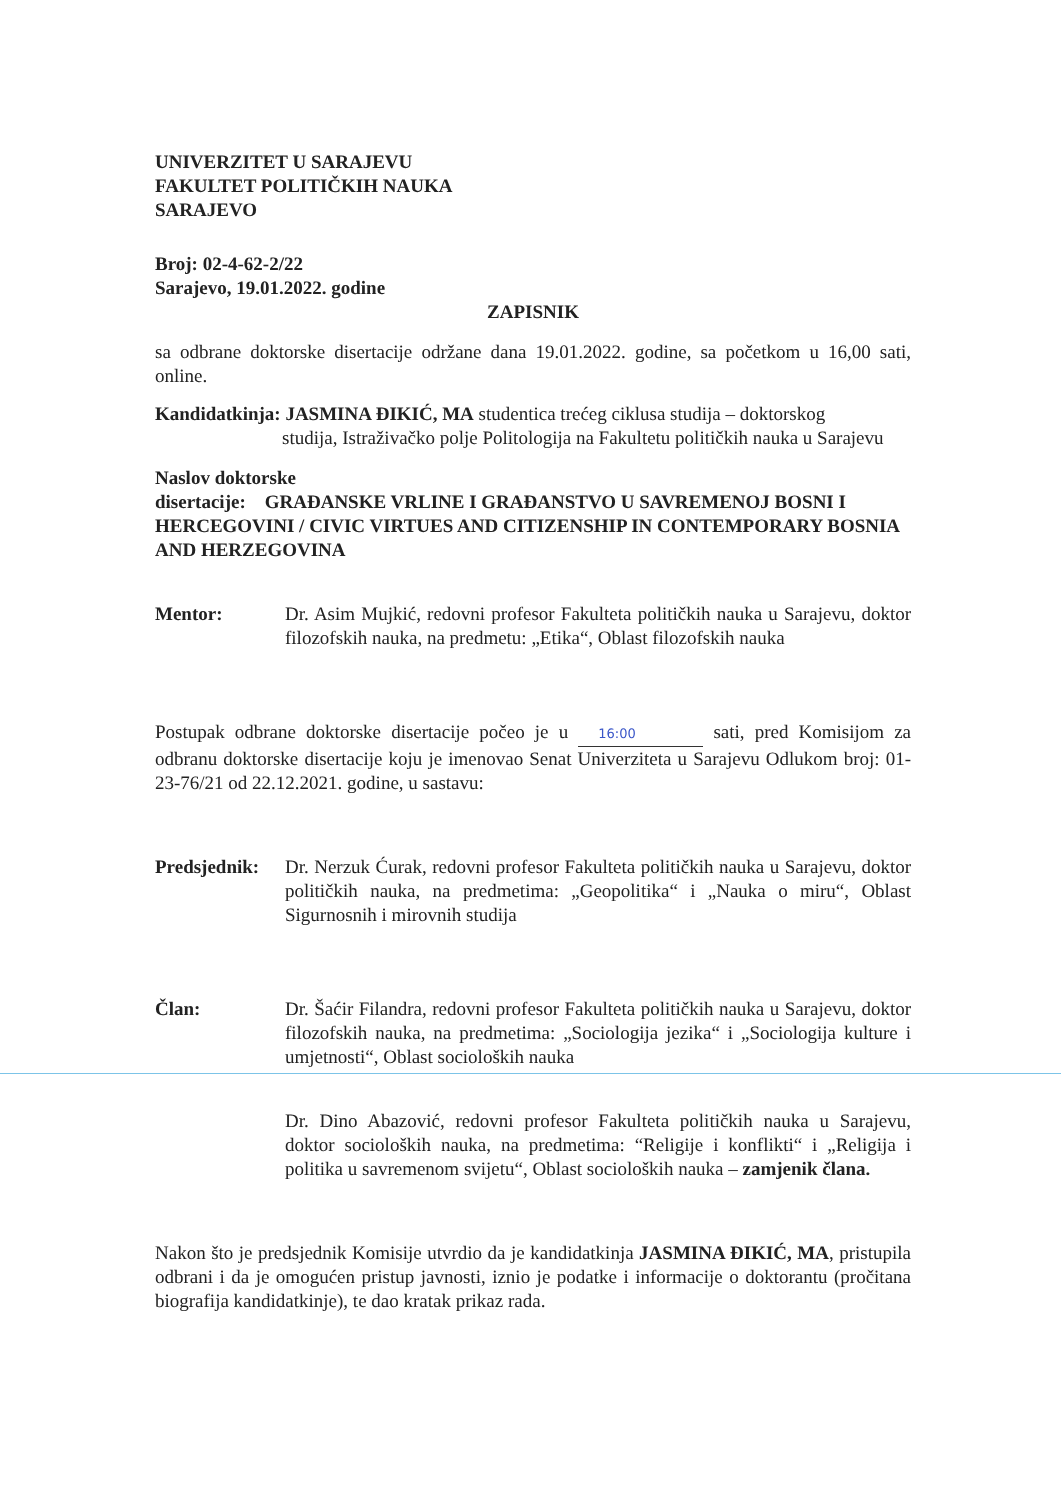UNIVERZITET U SARAJEVU
FAKULTET POLITIČKIH NAUKA
SARAJEVO
Broj: 02-4-62-2/22
Sarajevo, 19.01.2022. godine
ZAPISNIK
sa odbrane doktorske disertacije održane dana 19.01.2022. godine, sa početkom u 16,00 sati, online.
Kandidatkinja: JASMINA ĐIKIĆ, MA studentica trećeg ciklusa studija – doktorskog
studija, Istraživačko polje Politologija na Fakultetu političkih nauka u Sarajevu
Naslov doktorske
disertacije: GRAĐANSKE VRLINE I GRAĐANSTVO U SAVREMENOJ BOSNI I HERCEGOVINI / CIVIC VIRTUES AND CITIZENSHIP IN CONTEMPORARY BOSNIA AND HERZEGOVINA
Mentor: Dr. Asim Mujkić, redovni profesor Fakulteta političkih nauka u Sarajevu, doktor filozofskih nauka, na predmetu: „Etika“, Oblast filozofskih nauka
Postupak odbrane doktorske disertacije počeo je u 16:00 sati, pred Komisijom za odbranu doktorske disertacije koju je imenovao Senat Univerziteta u Sarajevu Odlukom broj: 01-23-76/21 od 22.12.2021. godine, u sastavu:
Predsjednik:
Dr. Nerzuk Ćurak, redovni profesor Fakulteta političkih nauka u Sarajevu, doktor političkih nauka, na predmetima: „Geopolitika“ i „Nauka o miru“, Oblast Sigurnosnih i mirovnih studija
Član: Dr. Šaćir Filandra, redovni profesor Fakulteta političkih nauka u Sarajevu, doktor filozofskih nauka, na predmetima: „Sociologija jezika“ i „Sociologija kulture i umjetnosti“, Oblast socioloških nauka
Dr. Dino Abazović, redovni profesor Fakulteta političkih nauka u Sarajevu, doktor socioloških nauka, na predmetima: “Religije i konflikti“ i „Religija i politika u savremenom svijetu“, Oblast socioloških nauka – zamjenik člana.
Nakon što je predsjednik Komisije utvrdio da je kandidatkinja JASMINA ĐIKIĆ, MA, pristupila odbrani i da je omogućen pristup javnosti, iznio je podatke i informacije o doktorantu (pročitana biografija kandidatkinje), te dao kratak prikaz rada.